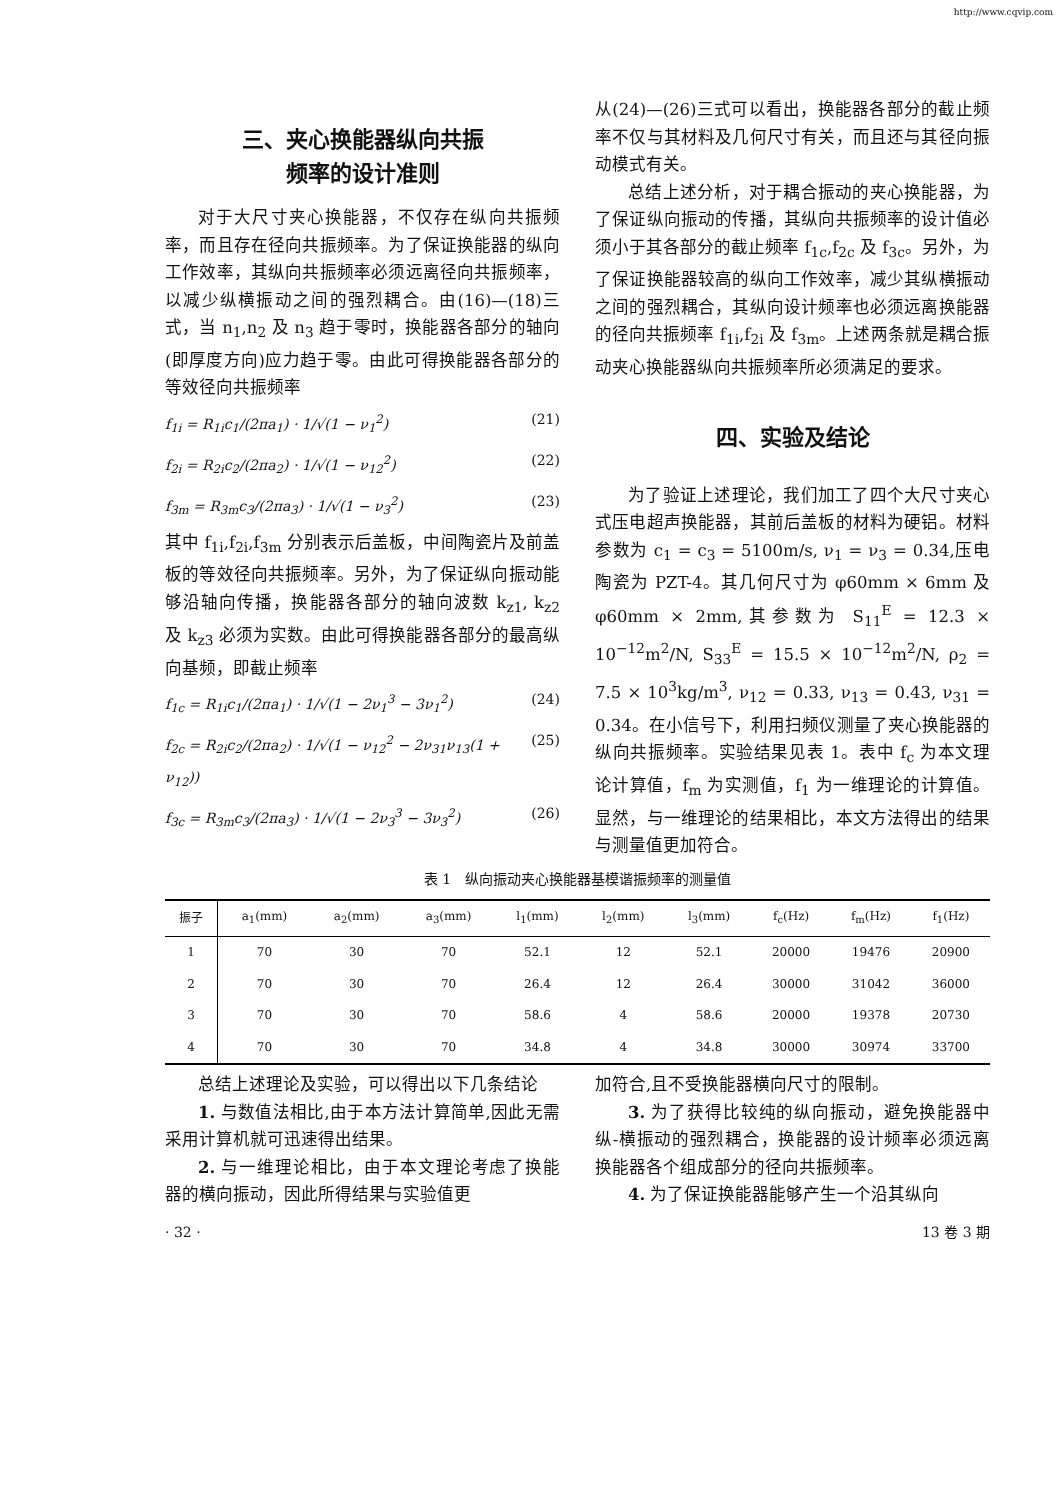http://www.cqvip.com
三、夹心换能器纵向共振
频率的设计准则
对于大尺寸夹心换能器，不仅存在纵向共振频率，而且存在径向共振频率。为了保证换能器的纵向工作效率，其纵向共振频率必须远离径向共振频率，以减少纵横振动之间的强烈耦合。由(16)—(18)三式，当 n<sub>1</sub>,n<sub>2</sub> 及 n<sub>3</sub> 趋于零时，换能器各部分的轴向(即厚度方向)应力趋于零。由此可得换能器各部分的等效径向共振频率
f<sub>1i</sub> = R<sub>1i</sub>c<sub>1</sub>/(2πa<sub>1</sub>) · 1/√(1 − ν<sub>1</sub><sup>2</sup>) (21)
f<sub>2i</sub> = R<sub>2i</sub>c<sub>2</sub>/(2πa<sub>2</sub>) · 1/√(1 − ν<sub>12</sub><sup>2</sup>) (22)
f<sub>3m</sub> = R<sub>3m</sub>c<sub>3</sub>/(2πa<sub>3</sub>) · 1/√(1 − ν<sub>3</sub><sup>2</sup>) (23)
其中 f<sub>1i</sub>,f<sub>2i</sub>,f<sub>3m</sub> 分别表示后盖板，中间陶瓷片及前盖板的等效径向共振频率。另外，为了保证纵向振动能够沿轴向传播，换能器各部分的轴向波数 k<sub>z1</sub>, k<sub>z2</sub> 及 k<sub>z3</sub> 必须为实数。由此可得换能器各部分的最高纵向基频，即截止频率
f<sub>1c</sub> = R<sub>1i</sub>c<sub>1</sub>/(2πa<sub>1</sub>) · 1/√(1 − 2ν<sub>1</sub><sup>3</sup> − 3ν<sub>1</sub><sup>2</sup>) (24)
f<sub>2c</sub> = R<sub>2i</sub>c<sub>2</sub>/(2πa<sub>2</sub>) · 1/√(1 − ν<sub>12</sub><sup>2</sup> − 2ν<sub>31</sub>ν<sub>13</sub>(1 + ν<sub>12</sub>)) (25)
f<sub>3c</sub> = R<sub>3m</sub>c<sub>3</sub>/(2πa<sub>3</sub>) · 1/√(1 − 2ν<sub>3</sub><sup>3</sup> − 3ν<sub>3</sub><sup>2</sup>) (26)
从(24)—(26)三式可以看出，换能器各部分的截止频率不仅与其材料及几何尺寸有关，而且还与其径向振动模式有关。
总结上述分析，对于耦合振动的夹心换能器，为了保证纵向振动的传播，其纵向共振频率的设计值必须小于其各部分的截止频率 f<sub>1c</sub>,f<sub>2c</sub> 及 f<sub>3c</sub>。另外，为了保证换能器较高的纵向工作效率，减少其纵横振动之间的强烈耦合，其纵向设计频率也必须远离换能器的径向共振频率 f<sub>1i</sub>,f<sub>2i</sub> 及 f<sub>3m</sub>。上述两条就是耦合振动夹心换能器纵向共振频率所必须满足的要求。
四、实验及结论
为了验证上述理论，我们加工了四个大尺寸夹心式压电超声换能器，其前后盖板的材料为硬铝。材料参数为 c<sub>1</sub> = c<sub>3</sub> = 5100m/s, ν<sub>1</sub> = ν<sub>3</sub> = 0.34,压电陶瓷为 PZT-4。其几何尺寸为 φ60mm × 6mm 及 φ60mm × 2mm,其参数为 S<sub>11</sub><sup>E</sup> = 12.3 × 10<sup>−12</sup>m<sup>2</sup>/N, S<sub>33</sub><sup>E</sup> = 15.5 × 10<sup>−12</sup>m<sup>2</sup>/N, ρ<sub>2</sub> = 7.5 × 10<sup>3</sup>kg/m<sup>3</sup>, ν<sub>12</sub> = 0.33, ν<sub>13</sub> = 0.43, ν<sub>31</sub> = 0.34。在小信号下，利用扫频仪测量了夹心换能器的纵向共振频率。实验结果见表 1。表中 f<sub>c</sub> 为本文理论计算值，f<sub>m</sub> 为实测值，f<sub>1</sub> 为一维理论的计算值。显然，与一维理论的结果相比，本文方法得出的结果与测量值更加符合。
表 1　纵向振动夹心换能器基模谐振频率的测量值
| 振子 | a<sub>1</sub>(mm) | a<sub>2</sub>(mm) | a<sub>3</sub>(mm) | l<sub>1</sub>(mm) | l<sub>2</sub>(mm) | l<sub>3</sub>(mm) | f<sub>c</sub>(Hz) | f<sub>m</sub>(Hz) | f<sub>1</sub>(Hz) |
| --- | --- | --- | --- | --- | --- | --- | --- | --- | --- |
| 1 | 70 | 30 | 70 | 52.1 | 12 | 52.1 | 20000 | 19476 | 20900 |
| 2 | 70 | 30 | 70 | 26.4 | 12 | 26.4 | 30000 | 31042 | 36000 |
| 3 | 70 | 30 | 70 | 58.6 | 4 | 58.6 | 20000 | 19378 | 20730 |
| 4 | 70 | 30 | 70 | 34.8 | 4 | 34.8 | 30000 | 30974 | 33700 |
总结上述理论及实验，可以得出以下几条结论
1. 与数值法相比,由于本方法计算简单,因此无需采用计算机就可迅速得出结果。
2. 与一维理论相比，由于本文理论考虑了换能器的横向振动，因此所得结果与实验值更
加符合,且不受换能器横向尺寸的限制。
3. 为了获得比较纯的纵向振动，避免换能器中纵-横振动的强烈耦合，换能器的设计频率必须远离换能器各个组成部分的径向共振频率。
4. 为了保证换能器能够产生一个沿其纵向
· 32 · 13 卷 3 期